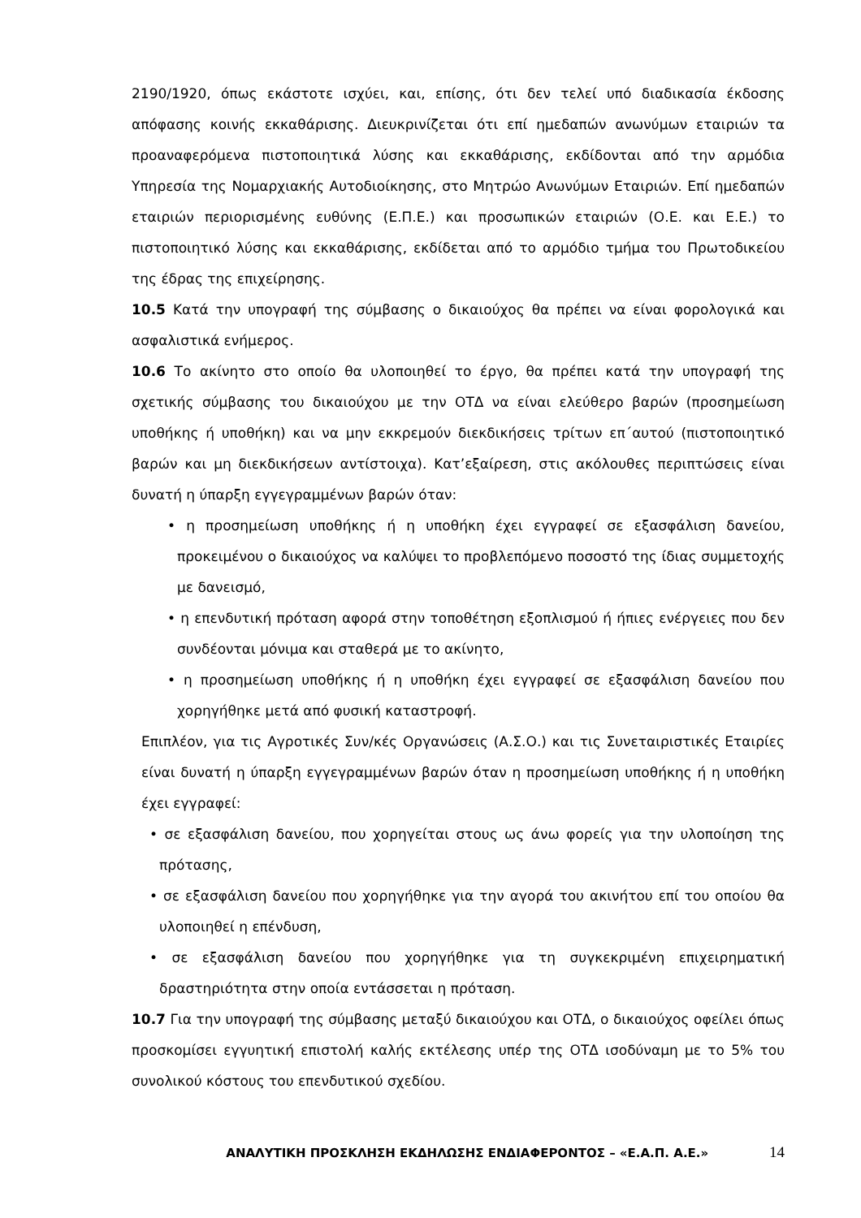2190/1920, όπως εκάστοτε ισχύει, και, επίσης, ότι δεν τελεί υπό διαδικασία έκδοσης απόφασης κοινής εκκαθάρισης. Διευκρινίζεται ότι επί ημεδαπών ανωνύμων εταιριών τα προαναφερόμενα πιστοποιητικά λύσης και εκκαθάρισης, εκδίδονται από την αρμόδια Υπηρεσία της Νομαρχιακής Αυτοδιοίκησης, στο Μητρώο Ανωνύμων Εταιριών. Επί ημεδαπών εταιριών περιορισμένης ευθύνης (Ε.Π.Ε.) και προσωπικών εταιριών (Ο.Ε. και Ε.Ε.) το πιστοποιητικό λύσης και εκκαθάρισης, εκδίδεται από το αρμόδιο τμήμα του Πρωτοδικείου της έδρας της επιχείρησης.
10.5 Κατά την υπογραφή της σύμβασης ο δικαιούχος θα πρέπει να είναι φορολογικά και ασφαλιστικά ενήμερος.
10.6 Το ακίνητο στο οποίο θα υλοποιηθεί το έργο, θα πρέπει κατά την υπογραφή της σχετικής σύμβασης του δικαιούχου με την ΟΤΔ να είναι ελεύθερο βαρών (προσημείωση υποθήκης ή υποθήκη) και να μην εκκρεμούν διεκδικήσεις τρίτων επ΄αυτού (πιστοποιητικό βαρών και μη διεκδικήσεων αντίστοιχα). Κατ’εξαίρεση, στις ακόλουθες περιπτώσεις είναι δυνατή η ύπαρξη εγγεγραμμένων βαρών όταν:
• η προσημείωση υποθήκης ή η υποθήκη έχει εγγραφεί σε εξασφάλιση δανείου, προκειμένου ο δικαιούχος να καλύψει το προβλεπόμενο ποσοστό της ίδιας συμμετοχής με δανεισμό,
• η επενδυτική πρόταση αφορά στην τοποθέτηση εξοπλισμού ή ήπιες ενέργειες που δεν συνδέονται μόνιμα και σταθερά με το ακίνητο,
• η προσημείωση υποθήκης ή η υποθήκη έχει εγγραφεί σε εξασφάλιση δανείου που χορηγήθηκε μετά από φυσική καταστροφή.
Επιπλέον, για τις Αγροτικές Συν/κές Οργανώσεις (Α.Σ.Ο.) και τις Συνεταιριστικές Εταιρίες είναι δυνατή η ύπαρξη εγγεγραμμένων βαρών όταν η προσημείωση υποθήκης ή η υποθήκη έχει εγγραφεί:
• σε εξασφάλιση δανείου, που χορηγείται στους ως άνω φορείς για την υλοποίηση της πρότασης,
• σε εξασφάλιση δανείου που χορηγήθηκε για την αγορά του ακινήτου επί του οποίου θα υλοποιηθεί η επένδυση,
• σε εξασφάλιση δανείου που χορηγήθηκε για τη συγκεκριμένη επιχειρηματική δραστηριότητα στην οποία εντάσσεται η πρόταση.
10.7 Για την υπογραφή της σύμβασης μεταξύ δικαιούχου και ΟΤΔ, ο δικαιούχος οφείλει όπως προσκομίσει εγγυητική επιστολή καλής εκτέλεσης υπέρ της ΟΤΔ ισοδύναμη με το 5% του συνολικού κόστους του επενδυτικού σχεδίου.
ΑΝΑΛΥΤΙΚΗ ΠΡΟΣΚΛΗΣΗ ΕΚΔΗΛΩΣΗΣ ΕΝΔΙΑΦΕΡΟΝΤΟΣ – «Ε.Α.Π. Α.Ε.» 14